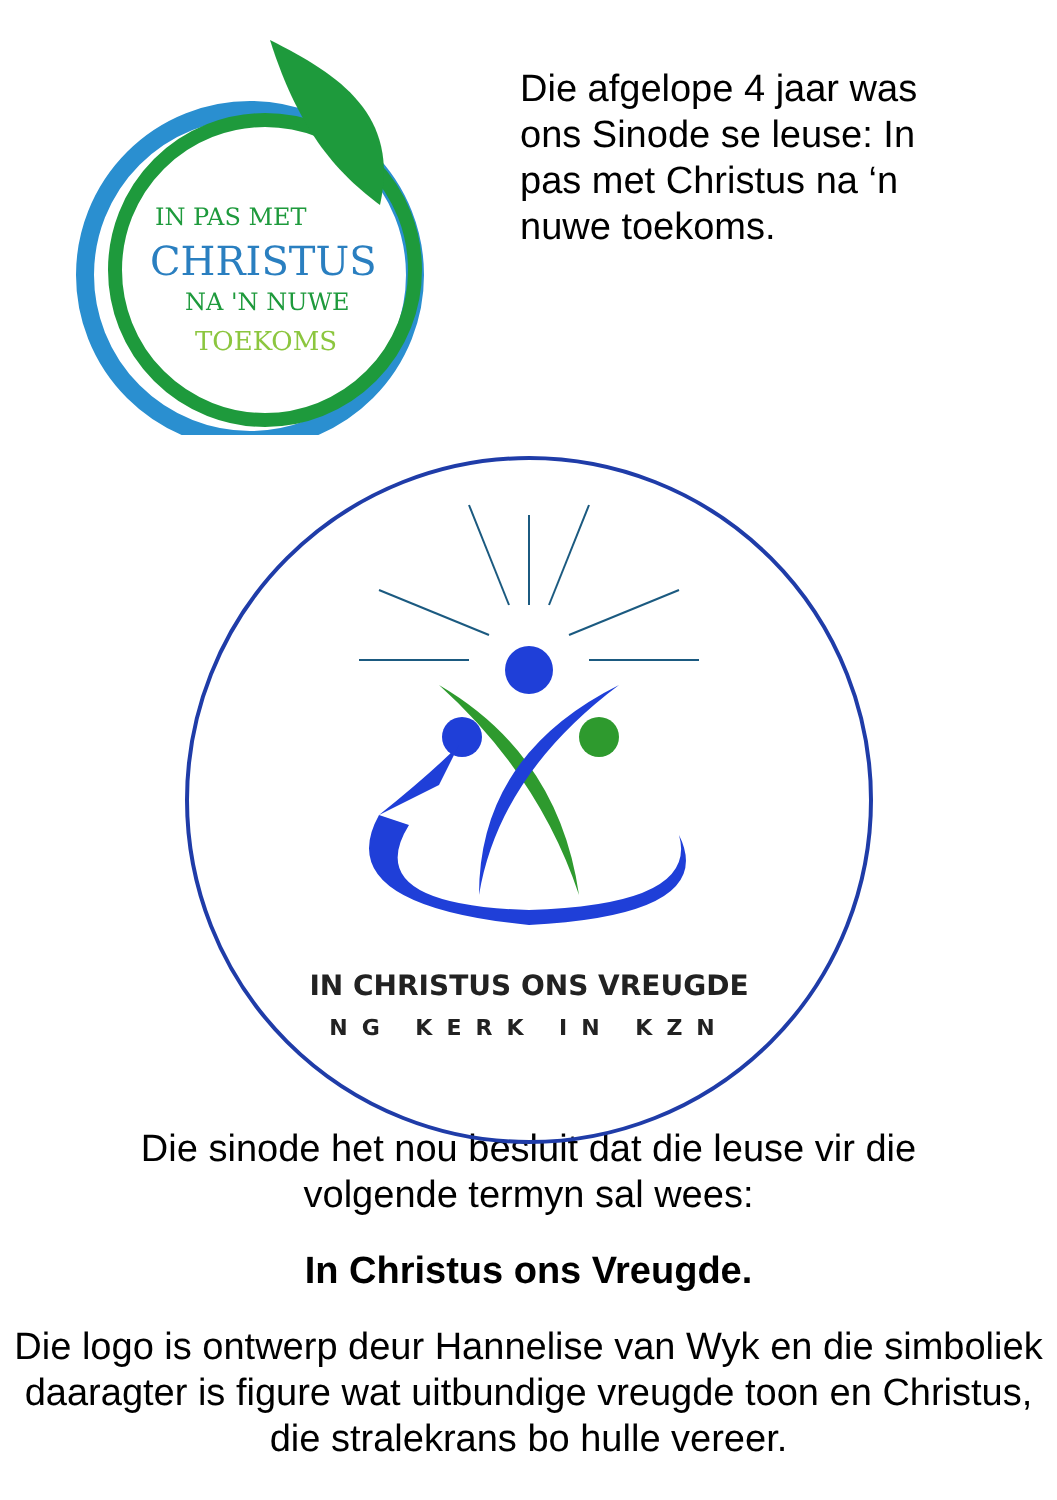IN PAS MET
CHRISTUS
NA 'N NUWE
TOEKOMS
Die afgelope 4 jaar was ons Sinode se leuse: In pas met Christus na ‘n nuwe toekoms.
IN CHRISTUS ONS VREUGDE
NG KERK IN KZN
Die sinode het nou besluit dat die leuse vir die
volgende termyn sal wees:
In Christus ons Vreugde.
Die logo is ontwerp deur Hannelise van Wyk en die simboliek daaragter is figure wat uitbundige vreugde toon en Christus, die stralekrans bo hulle vereer.